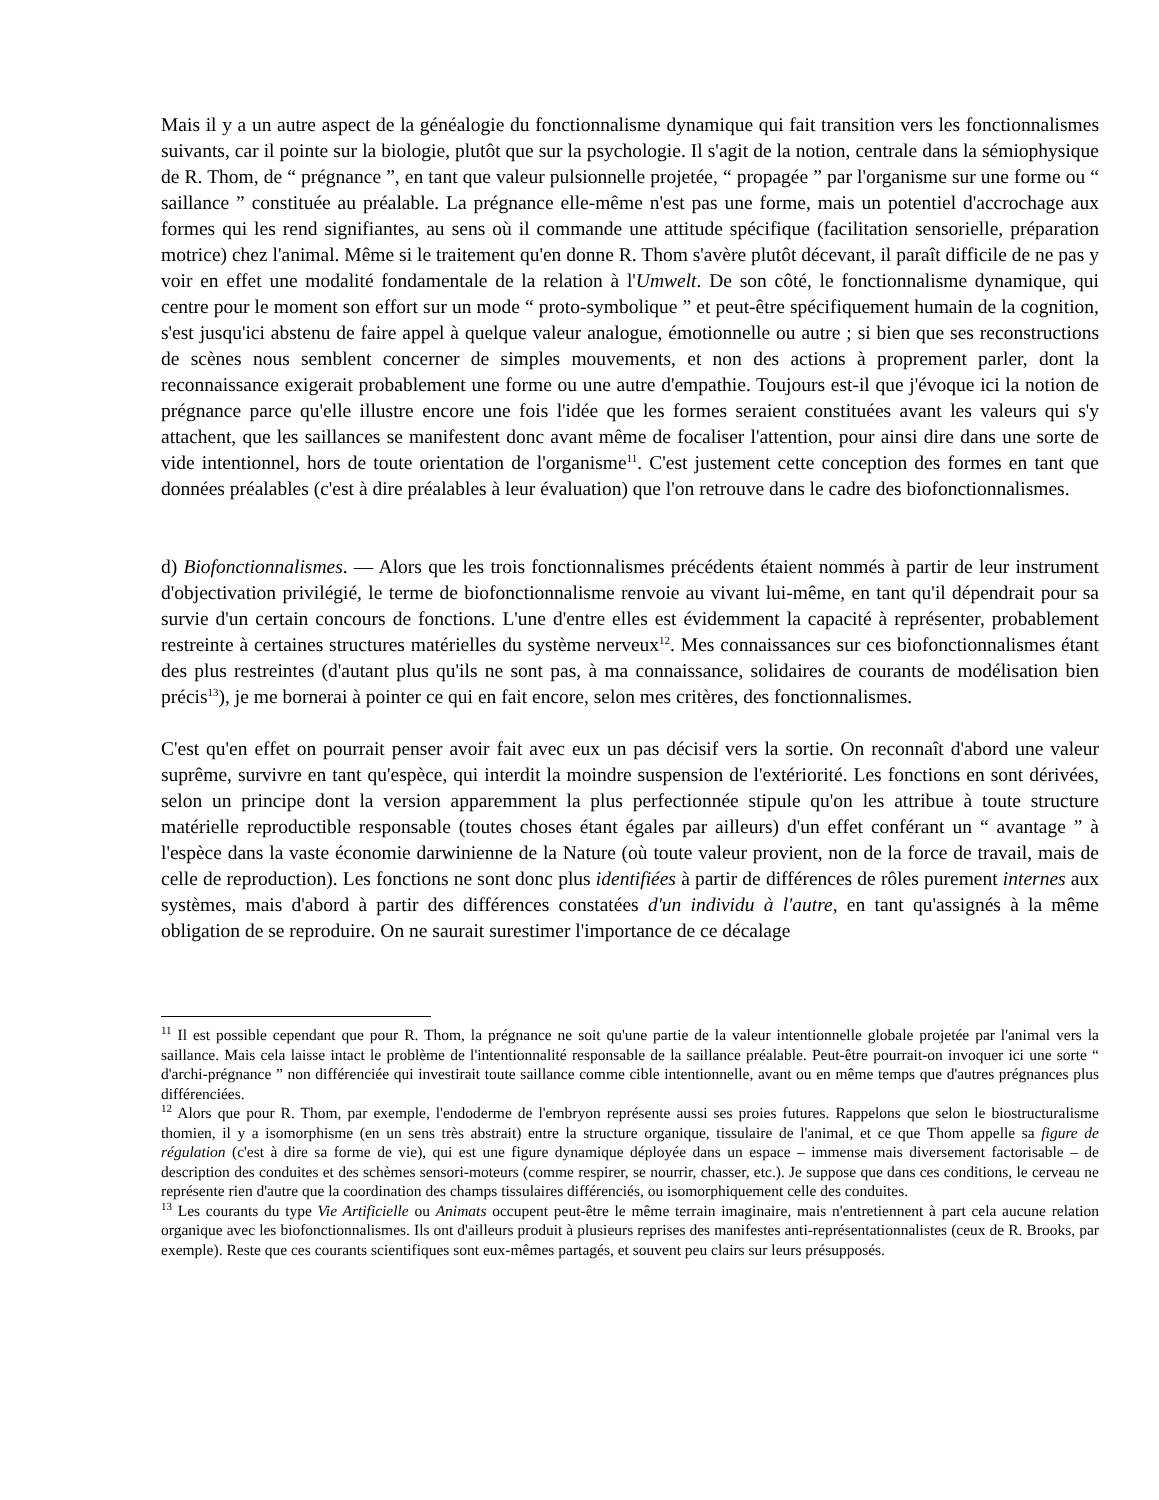Mais il y a un autre aspect de la généalogie du fonctionnalisme dynamique qui fait transition vers les fonctionnalismes suivants, car il pointe sur la biologie, plutôt que sur la psychologie. Il s'agit de la notion, centrale dans la sémiophysique de R. Thom, de “ prégnance ”, en tant que valeur pulsionnelle projetée, “ propagée ” par l'organisme sur une forme ou “ saillance ” constituée au préalable. La prégnance elle-même n'est pas une forme, mais un potentiel d'accrochage aux formes qui les rend signifiantes, au sens où il commande une attitude spécifique (facilitation sensorielle, préparation motrice) chez l'animal. Même si le traitement qu'en donne R. Thom s'avère plutôt décevant, il paraît difficile de ne pas y voir en effet une modalité fondamentale de la relation à l'Umwelt. De son côté, le fonctionnalisme dynamique, qui centre pour le moment son effort sur un mode “ proto-symbolique ” et peut-être spécifiquement humain de la cognition, s'est jusqu'ici abstenu de faire appel à quelque valeur analogue, émotionnelle ou autre ; si bien que ses reconstructions de scènes nous semblent concerner de simples mouvements, et non des actions à proprement parler, dont la reconnaissance exigerait probablement une forme ou une autre d'empathie. Toujours est-il que j'évoque ici la notion de prégnance parce qu'elle illustre encore une fois l'idée que les formes seraient constituées avant les valeurs qui s'y attachent, que les saillances se manifestent donc avant même de focaliser l'attention, pour ainsi dire dans une sorte de vide intentionnel, hors de toute orientation de l'organisme<sup>11</sup>. C'est justement cette conception des formes en tant que données préalables (c'est à dire préalables à leur évaluation) que l'on retrouve dans le cadre des biofonctionnalismes.
d) Biofonctionnalismes. — Alors que les trois fonctionnalismes précédents étaient nommés à partir de leur instrument d'objectivation privilégié, le terme de biofonctionnalisme renvoie au vivant lui-même, en tant qu'il dépendrait pour sa survie d'un certain concours de fonctions. L'une d'entre elles est évidemment la capacité à représenter, probablement restreinte à certaines structures matérielles du système nerveux<sup>12</sup>. Mes connaissances sur ces biofonctionnalismes étant des plus restreintes (d'autant plus qu'ils ne sont pas, à ma connaissance, solidaires de courants de modélisation bien précis<sup>13</sup>), je me bornerai à pointer ce qui en fait encore, selon mes critères, des fonctionnalismes.
C'est qu'en effet on pourrait penser avoir fait avec eux un pas décisif vers la sortie. On reconnaît d'abord une valeur suprême, survivre en tant qu'espèce, qui interdit la moindre suspension de l'extériorité. Les fonctions en sont dérivées, selon un principe dont la version apparemment la plus perfectionnée stipule qu'on les attribue à toute structure matérielle reproductible responsable (toutes choses étant égales par ailleurs) d'un effet conférant un “ avantage ” à l'espèce dans la vaste économie darwinienne de la Nature (où toute valeur provient, non de la force de travail, mais de celle de reproduction). Les fonctions ne sont donc plus identifiées à partir de différences de rôles purement internes aux systèmes, mais d'abord à partir des différences constatées d'un individu à l'autre, en tant qu'assignés à la même obligation de se reproduire. On ne saurait surestimer l'importance de ce décalage
<sup>11</sup> Il est possible cependant que pour R. Thom, la prégnance ne soit qu'une partie de la valeur intentionnelle globale projetée par l'animal vers la saillance. Mais cela laisse intact le problème de l'intentionnalité responsable de la saillance préalable. Peut-être pourrait-on invoquer ici une sorte “ d'archi-prégnance ” non différenciée qui investirait toute saillance comme cible intentionnelle, avant ou en même temps que d'autres prégnances plus différenciées.
<sup>12</sup> Alors que pour R. Thom, par exemple, l'endoderme de l'embryon représente aussi ses proies futures. Rappelons que selon le biostructuralisme thomien, il y a isomorphisme (en un sens très abstrait) entre la structure organique, tissulaire de l'animal, et ce que Thom appelle sa figure de régulation (c'est à dire sa forme de vie), qui est une figure dynamique déployée dans un espace – immense mais diversement factorisable – de description des conduites et des schèmes sensori-moteurs (comme respirer, se nourrir, chasser, etc.). Je suppose que dans ces conditions, le cerveau ne représente rien d'autre que la coordination des champs tissulaires différenciés, ou isomorphiquement celle des conduites.
<sup>13</sup> Les courants du type Vie Artificielle ou Animats occupent peut-être le même terrain imaginaire, mais n'entretiennent à part cela aucune relation organique avec les biofonctionnalismes. Ils ont d'ailleurs produit à plusieurs reprises des manifestes anti-représentationnalistes (ceux de R. Brooks, par exemple). Reste que ces courants scientifiques sont eux-mêmes partagés, et souvent peu clairs sur leurs présupposés.